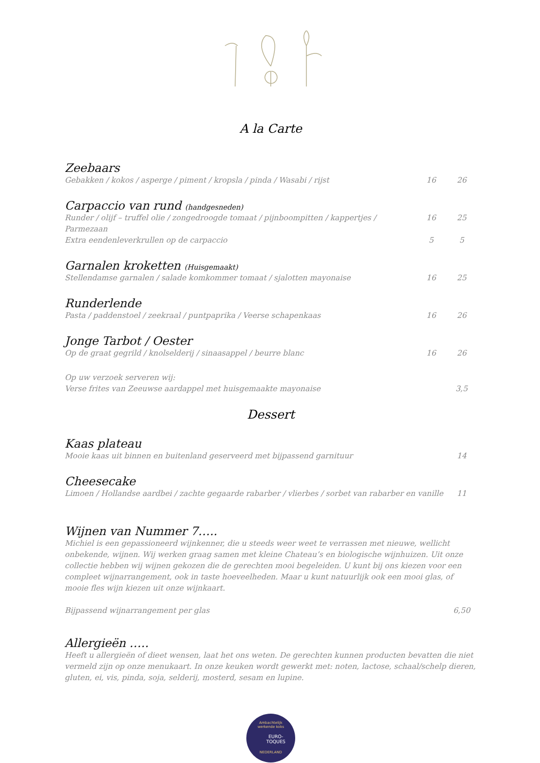A la Carte
Zeebaars
Gebakken / kokos / asperge / piment / kropsla / pinda / Wasabi / rijst 16 26
Carpaccio van rund (handgesneden)
Runder / olijf – truffel olie / zongedroogde tomaat / pijnboompitten / kappertjes / Parmezaan 16 25
Extra eendenleverkrullen op de carpaccio 5 5
Garnalen kroketten (Huisgemaakt)
Stellendamse garnalen / salade komkommer tomaat / sjalotten mayonaise 16 25
Runderlende
Pasta / paddenstoel / zeekraal / puntpaprika / Veerse schapenkaas 16 26
Jonge Tarbot / Oester
Op de graat gegrild / knolselderij / sinaasappel / beurre blanc 16 26
Op uw verzoek serveren wij:
Verse frites van Zeeuwse aardappel met huisgemaakte mayonaise 3,5
Dessert
Kaas plateau
Mooie kaas uit binnen en buitenland geserveerd met bijpassend garnituur 14
Cheesecake
Limoen / Hollandse aardbei / zachte gegaarde rabarber / vlierbes / sorbet van rabarber en vanille 11
Wijnen van Nummer 7…..
Michiel is een gepassioneerd wijnkenner, die u steeds weer weet te verrassen met nieuwe, wellicht onbekende, wijnen. Wij werken graag samen met kleine Chateau’s en biologische wijnhuizen. Uit onze collectie hebben wij wijnen gekozen die de gerechten mooi begeleiden. U kunt bij ons kiezen voor een compleet wijnarrangement, ook in taste hoeveelheden. Maar u kunt natuurlijk ook een mooi glas, of mooie fles wijn kiezen uit onze wijnkaart.
Bijpassend wijnarrangement per glas 6,50
Allergieën …..
Heeft u allergieën of dieet wensen, laat het ons weten. De gerechten kunnen producten bevatten die niet vermeld zijn op onze menukaart. In onze keuken wordt gewerkt met: noten, lactose, schaal/schelp dieren, gluten, ei, vis, pinda, soja, selderij, mosterd, sesam en lupine.
Ambachtelijk
werkende koks
EURO-
TOQUES
NEDERLAND